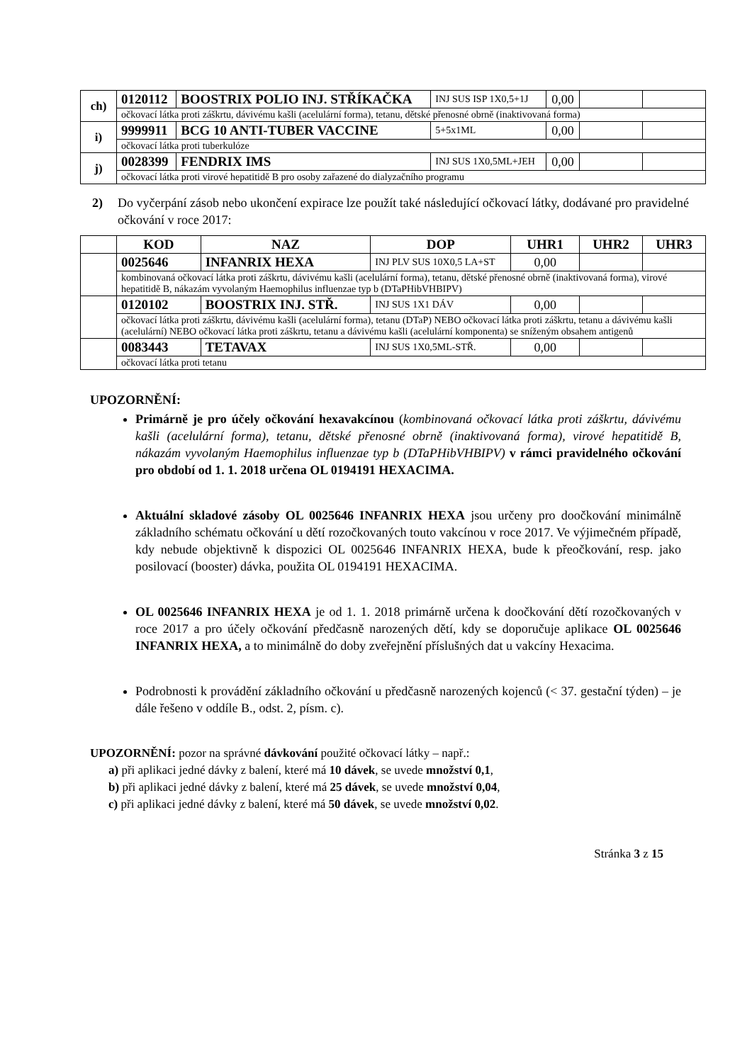| ch) | 0120112 | BOOSTRIX POLIO INJ. STŘÍKAČKA | INJ SUS ISP 1X0,5+1J | 0,00 | | |
| | očkovací látka proti záškrtu, dávivému kašli (acelulární forma), tetanu, dětské přenosné obrně (inaktivovaná forma) | | | | | |
| i) | 9999911 | BCG 10 ANTI-TUBER VACCINE | 5+5x1ML | 0,00 | | |
| | očkovací látka proti tuberkulóze | | | | | |
| j) | 0028399 | FENDRIX IMS | INJ SUS 1X0,5ML+JEH | 0,00 | | |
| | očkovací látka proti virové hepatitidě B pro osoby zařazené do dialyzačního programu | | | | | |
2) Do vyčerpání zásob nebo ukončení expirace lze použít také následující očkovací látky, dodávané pro pravidelné očkování v roce 2017:
| | KOD | NAZ | DOP | UHR1 | UHR2 | UHR3 |
| --- | --- | --- | --- | --- | --- | --- |
| | 0025646 | INFANRIX HEXA | INJ PLV SUS 10X0,5 LA+ST | 0,00 | | |
| | kombinovaná očkovací látka proti záškrtu, dávivému kašli (acelulární forma), tetanu, dětské přenosné obrně (inaktivovaná forma), virové hepatitidě B, nákazám vyvolaným Haemophilus influenzae typ b (DTaPHibVHBIPV) | | | | | |
| | 0120102 | BOOSTRIX INJ. STŘ. | INJ SUS 1X1 DÁV | 0,00 | | |
| | očkovací látka proti záškrtu, dávivému kašli (acelulární forma), tetanu (DTaP) NEBO očkovací látka proti záškrtu, tetanu a dávivému kašli (acelulární) NEBO očkovací látka proti záškrtu, tetanu a dávivému kašli (acelulární komponenta) se sníženým obsahem antigenů | | | | | |
| | 0083443 | TETAVAX | INJ SUS 1X0,5ML-STŘ. | 0,00 | | |
| | očkovací látka proti tetanu | | | | | |
UPOZORNĚNÍ:
Primárně je pro účely očkování hexavakcínou (kombinovaná očkovací látka proti záškrtu, dávivému kašli (acelulární forma), tetanu, dětské přenosné obrně (inaktivovaná forma), virové hepatitidě B, nákazám vyvolaným Haemophilus influenzae typ b (DTaPHibVHBIPV) v rámci pravidelného očkování pro období od 1. 1. 2018 určena OL 0194191 HEXACIMA.
Aktuální skladové zásoby OL 0025646 INFANRIX HEXA jsou určeny pro doočkování minimálně základního schématu očkování u dětí rozočkovaných touto vakcínou v roce 2017. Ve výjimečném případě, kdy nebude objektivně k dispozici OL 0025646 INFANRIX HEXA, bude k přeočkování, resp. jako posilovací (booster) dávka, použita OL 0194191 HEXACIMA.
OL 0025646 INFANRIX HEXA je od 1. 1. 2018 primárně určena k doočkování dětí rozočkovaných v roce 2017 a pro účely očkování předčasně narozených dětí, kdy se doporučuje aplikace OL 0025646 INFANRIX HEXA, a to minimálně do doby zveřejnění příslušných dat u vakcíny Hexacima.
Podrobnosti k provádění základního očkování u předčasně narozených kojenců (< 37. gestační týden) – je dále řešeno v oddíle B., odst. 2, písm. c).
UPOZORNĚNÍ: pozor na správné dávkování použité očkovací látky – např.:
a) při aplikaci jedné dávky z balení, které má 10 dávek, se uvede množství 0,1,
b) při aplikaci jedné dávky z balení, které má 25 dávek, se uvede množství 0,04,
c) při aplikaci jedné dávky z balení, které má 50 dávek, se uvede množství 0,02.
Stránka 3 z 15